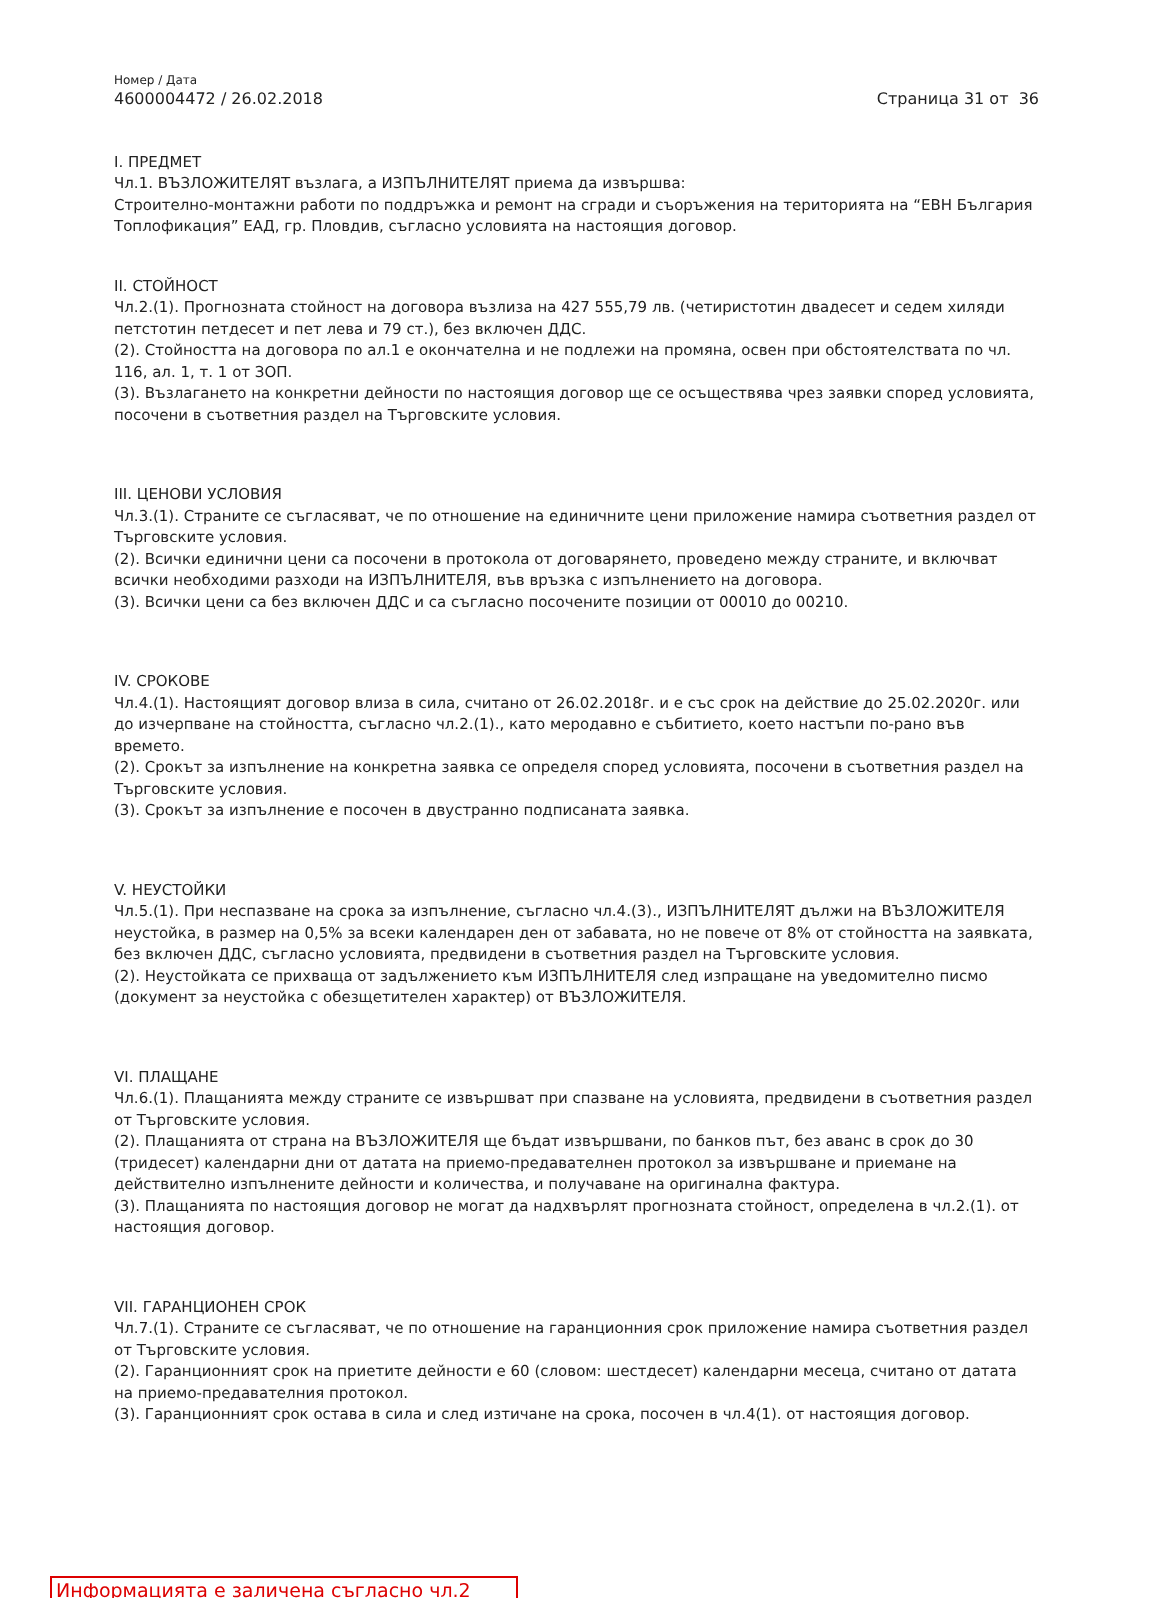Номер / Дата
4600004472 / 26.02.2018
Страница 31 от 36
I. ПРЕДМЕТ
Чл.1. ВЪЗЛОЖИТЕЛЯТ възлага, а ИЗПЪЛНИТЕЛЯТ приема да извършва:
Строително-монтажни работи по поддръжка и ремонт на сгради и съоръжения на територията на “ЕВН България Топлофикация” ЕАД, гр. Пловдив, съгласно условията на настоящия договор.
II. СТОЙНОСТ
Чл.2.(1). Прогнозната стойност на договора възлиза на 427 555,79 лв. (четиристотин двадесет и седем хиляди петстотин петдесет и пет лева и 79 ст.), без включен ДДС.
(2). Стойността на договора по ал.1 е окончателна и не подлежи на промяна, освен при обстоятелствата по чл. 116, ал. 1, т. 1 от ЗОП.
(3). Възлагането на конкретни дейности по настоящия договор ще се осъществява чрез заявки според условията, посочени в съответния раздел на Търговските условия.
III. ЦЕНОВИ УСЛОВИЯ
Чл.3.(1). Страните се съгласяват, че по отношение на единичните цени приложение намира съответния раздел от Търговските условия.
(2). Всички единични цени са посочени в протокола от договарянето, проведено между страните, и включват всички необходими разходи на ИЗПЪЛНИТЕЛЯ, във връзка с изпълнението на договора.
(3). Всички цени са без включен ДДС и са съгласно посочените позиции от 00010 до 00210.
IV. СРОКОВЕ
Чл.4.(1). Настоящият договор влиза в сила, считано от 26.02.2018г. и е със срок на действие до 25.02.2020г. или до изчерпване на стойността, съгласно чл.2.(1)., като меродавно е събитието, което настъпи по-рано във времето.
(2). Срокът за изпълнение на конкретна заявка се определя според условията, посочени в съответния раздел на Търговските условия.
(3). Срокът за изпълнение е посочен в двустранно подписаната заявка.
V. НЕУСТОЙКИ
Чл.5.(1). При неспазване на срока за изпълнение, съгласно чл.4.(3)., ИЗПЪЛНИТЕЛЯТ дължи на ВЪЗЛОЖИТЕЛЯ неустойка, в размер на 0,5% за всеки календарен ден от забавата, но не повече от 8% от стойността на заявката, без включен ДДС, съгласно условията, предвидени в съответния раздел на Търговските условия.
(2). Неустойката се прихваща от задължението към ИЗПЪЛНИТЕЛЯ след изпращане на уведомително писмо (документ за неустойка с обезщетителен характер) от ВЪЗЛОЖИТЕЛЯ.
VI. ПЛАЩАНЕ
Чл.6.(1). Плащанията между страните се извършват при спазване на условията, предвидени в съответния раздел от Търговските условия.
(2). Плащанията от страна на ВЪЗЛОЖИТЕЛЯ ще бъдат извършвани, по банков път, без аванс в срок до 30 (тридесет) календарни дни от датата на приемо-предавателнен протокол за извършване и приемане на действително изпълнените дейности и количества, и получаване на оригинална фактура.
(3). Плащанията по настоящия договор не могат да надхвърлят прогнозната стойност, определена в чл.2.(1). от настоящия договор.
VII. ГАРАНЦИОНЕН СРОК
Чл.7.(1). Страните се съгласяват, че по отношение на гаранционния срок приложение намира съответния раздел от Търговските условия.
(2). Гаранционният срок на приетите дейности е 60 (словом: шестдесет) календарни месеца, считано от датата на приемо-предавателния протокол.
(3). Гаранционният срок остава в сила и след изтичане на срока, посочен в чл.4(1). от настоящия договор.
Информацията е заличена съгласно чл.2